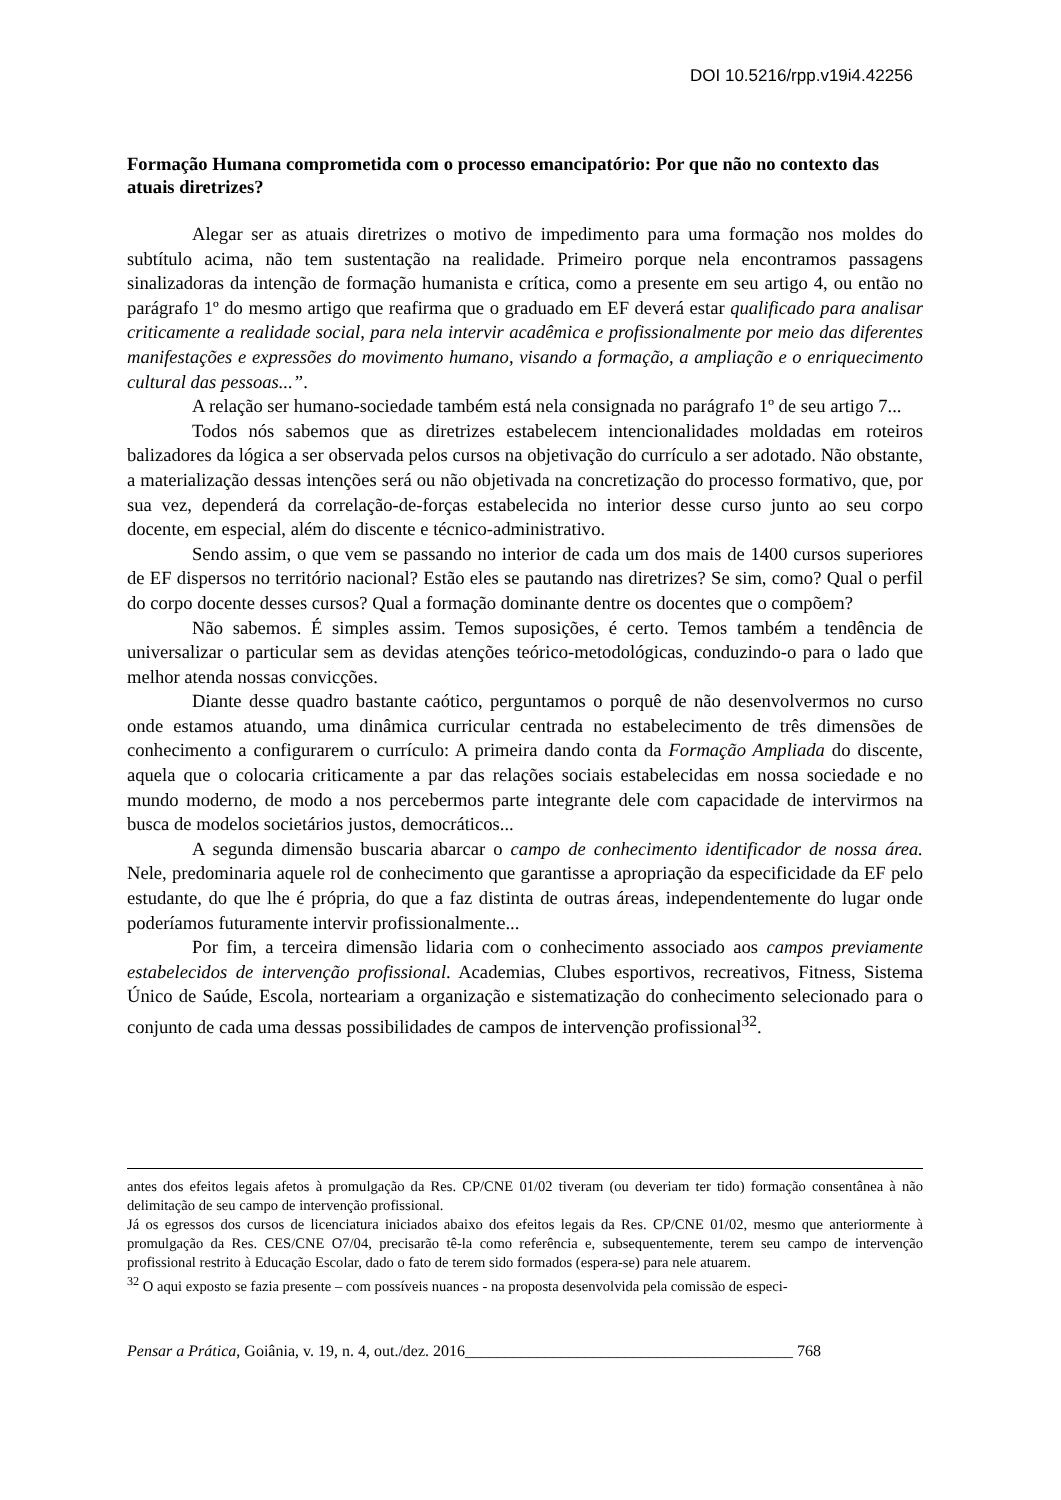DOI 10.5216/rpp.v19i4.42256
Formação Humana comprometida com o processo emancipatório: Por que não no contexto das atuais diretrizes?
Alegar ser as atuais diretrizes o motivo de impedimento para uma formação nos moldes do subtítulo acima, não tem sustentação na realidade. Primeiro porque nela encontramos passagens sinalizadoras da intenção de formação humanista e crítica, como a presente em seu artigo 4, ou então no parágrafo 1º do mesmo artigo que reafirma que o graduado em EF deverá estar qualificado para analisar criticamente a realidade social, para nela intervir acadêmica e profissionalmente por meio das diferentes manifestações e expressões do movimento humano, visando a formação, a ampliação e o enriquecimento cultural das pessoas...”.
A relação ser humano-sociedade também está nela consignada no parágrafo 1º de seu artigo 7...
Todos nós sabemos que as diretrizes estabelecem intencionalidades moldadas em roteiros balizadores da lógica a ser observada pelos cursos na objetivação do currículo a ser adotado. Não obstante, a materialização dessas intenções será ou não objetivada na concretização do processo formativo, que, por sua vez, dependerá da correlação-de-forças estabelecida no interior desse curso junto ao seu corpo docente, em especial, além do discente e técnico-administrativo.
Sendo assim, o que vem se passando no interior de cada um dos mais de 1400 cursos superiores de EF dispersos no território nacional? Estão eles se pautando nas diretrizes? Se sim, como? Qual o perfil do corpo docente desses cursos? Qual a formação dominante dentre os docentes que o compõem?
Não sabemos. É simples assim. Temos suposições, é certo. Temos também a tendência de universalizar o particular sem as devidas atenções teórico-metodológicas, conduzindo-o para o lado que melhor atenda nossas convicções.
Diante desse quadro bastante caótico, perguntamos o porquê de não desenvolvermos no curso onde estamos atuando, uma dinâmica curricular centrada no estabelecimento de três dimensões de conhecimento a configurarem o currículo: A primeira dando conta da Formação Ampliada do discente, aquela que o colocaria criticamente a par das relações sociais estabelecidas em nossa sociedade e no mundo moderno, de modo a nos percebermos parte integrante dele com capacidade de intervirmos na busca de modelos societários justos, democráticos...
A segunda dimensão buscaria abarcar o campo de conhecimento identificador de nossa área. Nele, predominaria aquele rol de conhecimento que garantisse a apropriação da especificidade da EF pelo estudante, do que lhe é própria, do que a faz distinta de outras áreas, independentemente do lugar onde poderíamos futuramente intervir profissionalmente...
Por fim, a terceira dimensão lidaria com o conhecimento associado aos campos previamente estabelecidos de intervenção profissional. Academias, Clubes esportivos, recreativos, Fitness, Sistema Único de Saúde, Escola, norteariam a organização e sistematização do conhecimento selecionado para o conjunto de cada uma dessas possibilidades de campos de intervenção profissional<sup>32</sup>.
antes dos efeitos legais afetos à promulgação da Res. CP/CNE 01/02 tiveram (ou deveriam ter tido) formação consentânea à não delimitação de seu campo de intervenção profissional.
Já os egressos dos cursos de licenciatura iniciados abaixo dos efeitos legais da Res. CP/CNE 01/02, mesmo que anteriormente à promulgação da Res. CES/CNE O7/04, precisarão tê-la como referência e, subsequentemente, terem seu campo de intervenção profissional restrito à Educação Escolar, dado o fato de terem sido formados (espera-se) para nele atuarem.
<sup>32</sup> O aqui exposto se fazia presente – com possíveis nuances - na proposta desenvolvida pela comissão de especi-
Pensar a Prática, Goiânia, v. 19, n. 4, out./dez. 2016_________________________________________ 768